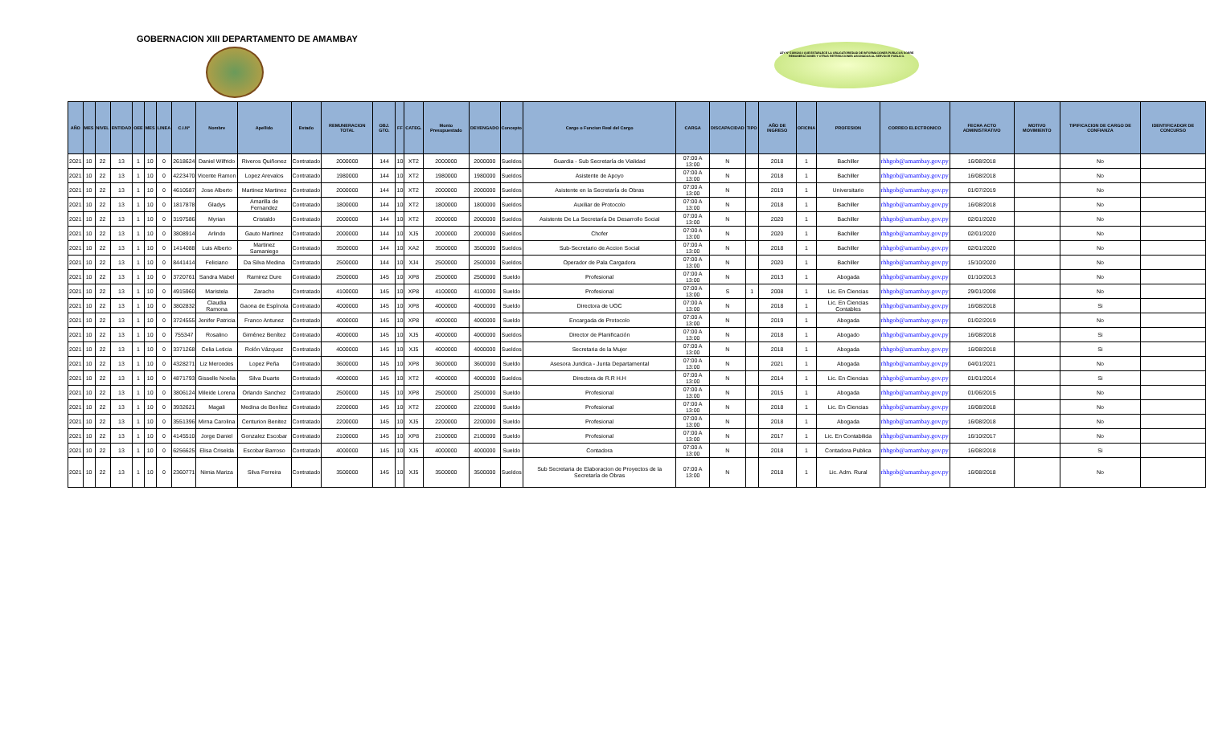GOBERNACION XIII DEPARTAMENTO DE AMAMBAY
LEY Nº 5189/2014 QUE ESTABLECE LA OBLIGATORIEDAD DE INFORMACIONES PUBLICOS SOBRE REMUNERACIONES Y OTRAS RETRIBUCIONES ASIGNADAS AL SERVIDOR PUBLICO.
| AÑO | MES | NIVEL | ENTIDAD | OEE | MES | LINEA | C.I.Nº | Nombre | Apellido | Estado | REMUNERACION TOTAL | OBJ. GTO. | FF | CATEG. | Monto Presupuestado | DEVENGADO | Concepto | Cargo o Funcion Real del Cargo | CARGA | DISCAPACIDAD | TIPO | AÑO DE INGRESO | OFICINA | PROFESION | CORREO ELECTRONICO | FECHA ACTO ADMINISTRATIVO | MOTIVO MOVIMIENTO | TIPIFICACION DE CARGO DE CONFIANZA | IDENTIFICADOR DE CONCURSO |
| --- | --- | --- | --- | --- | --- | --- | --- | --- | --- | --- | --- | --- | --- | --- | --- | --- | --- | --- | --- | --- | --- | --- | --- | --- | --- | --- | --- | --- | --- |
| 2021 | 10 | 22 | 13 | 1 | 10 | 0 | 2618624 | Daniel Wilfrido | Riveros Quiñonez | Contratado | 2000000 | 144 | 10 | XT2 | 2000000 | 2000000 | Sueldos | Guardia - Sub Secretaría de Vialidad | 07:00 A 13:00 | N | | 2018 | 1 | Bachiller | rhhgob@amambay.gov.py | 16/08/2018 | | No | |
| 2021 | 10 | 22 | 13 | 1 | 10 | 0 | 4223470 | Vicente Ramon | Lopez Arevalos | Contratado | 1980000 | 144 | 10 | XT2 | 1980000 | 1980000 | Sueldos | Asistente de Apoyo | 07:00 A 13:00 | N | | 2018 | 1 | Bachiller | rhhgob@amambay.gov.py | 16/08/2018 | | No | |
| 2021 | 10 | 22 | 13 | 1 | 10 | 0 | 4610587 | Jose Alberto | Martinez Martinez | Contratado | 2000000 | 144 | 10 | XT2 | 2000000 | 2000000 | Sueldos | Asistente en la Secretaría de Obras | 07:00 A 13:00 | N | | 2019 | 1 | Universitario | rhhgob@amambay.gov.py | 01/07/2019 | | No | |
| 2021 | 10 | 22 | 13 | 1 | 10 | 0 | 1817878 | Gladys | Amarilla de Fernandez | Contratado | 1800000 | 144 | 10 | XT2 | 1800000 | 1800000 | Sueldos | Auxiliar de Protocolo | 07:00 A 13:00 | N | | 2018 | 1 | Bachiller | rhhgob@amambay.gov.py | 16/08/2018 | | No | |
| 2021 | 10 | 22 | 13 | 1 | 10 | 0 | 3197586 | Myrian | Cristaldo | Contratado | 2000000 | 144 | 10 | XT2 | 2000000 | 2000000 | Sueldos | Asistente De La Secretaría De Desarrollo Social | 07:00 A 13:00 | N | | 2020 | 1 | Bachiller | rhhgob@amambay.gov.py | 02/01/2020 | | No | |
| 2021 | 10 | 22 | 13 | 1 | 10 | 0 | 3808914 | Arlindo | Gauto Martinez | Contratado | 2000000 | 144 | 10 | XJ5 | 2000000 | 2000000 | Sueldos | Chofer | 07:00 A 13:00 | N | | 2020 | 1 | Bachiller | rhhgob@amambay.gov.py | 02/01/2020 | | No | |
| 2021 | 10 | 22 | 13 | 1 | 10 | 0 | 1414088 | Luis Alberto | Martinez Samaniego | Contratado | 3500000 | 144 | 10 | XA2 | 3500000 | 3500000 | Sueldos | Sub-Secretario de Accion Social | 07:00 A 13:00 | N | | 2018 | 1 | Bachiller | rhhgob@amambay.gov.py | 02/01/2020 | | No | |
| 2021 | 10 | 22 | 13 | 1 | 10 | 0 | 8441414 | Feliciano | Da Silva Medina | Contratado | 2500000 | 144 | 10 | XJ4 | 2500000 | 2500000 | Sueldos | Operador de Pala Cargadora | 07:00 A 13:00 | N | | 2020 | 1 | Bachiller | rhhgob@amambay.gov.py | 15/10/2020 | | No | |
| 2021 | 10 | 22 | 13 | 1 | 10 | 0 | 3720761 | Sandra Mabel | Ramirez Dure | Contratado | 2500000 | 145 | 10 | XP8 | 2500000 | 2500000 | Sueldo | Profesional | 07:00 A 13:00 | N | | 2013 | 1 | Abogada | rhhgob@amambay.gov.py | 01/10/2013 | | No | |
| 2021 | 10 | 22 | 13 | 1 | 10 | 0 | 4915960 | Maristela | Zaracho | Contratado | 4100000 | 145 | 10 | XP8 | 4100000 | 4100000 | Sueldo | Profesional | 07:00 A 13:00 | S | 1 | 2008 | 1 | Lic. En Ciencias | rhhgob@amambay.gov.py | 29/01/2008 | | No | |
| 2021 | 10 | 22 | 13 | 1 | 10 | 0 | 3802832 | Claudia Ramona | Gaona de Espínola | Contratado | 4000000 | 145 | 10 | XP8 | 4000000 | 4000000 | Sueldo | Directora de UOC | 07:00 A 13:00 | N | | 2018 | 1 | Lic. En Ciencias Contables | rhhgob@amambay.gov.py | 16/08/2018 | | Si | |
| 2021 | 10 | 22 | 13 | 1 | 10 | 0 | 3724555 | Jenifer Patricia | Franco Antunez | Contratado | 4000000 | 145 | 10 | XP8 | 4000000 | 4000000 | Sueldo | Encargada de Protocolo | 07:00 A 13:00 | N | | 2019 | 1 | Abogada | rhhgob@amambay.gov.py | 01/02/2019 | | No | |
| 2021 | 10 | 22 | 13 | 1 | 10 | 0 | 755347 | Rosalino | Giménez Benítez | Contratado | 4000000 | 145 | 10 | XJ5 | 4000000 | 4000000 | Sueldos | Director de Planificación | 07:00 A 13:00 | N | | 2018 | 1 | Abogado | rhhgob@amambay.gov.py | 16/08/2018 | | Si | |
| 2021 | 10 | 22 | 13 | 1 | 10 | 0 | 3371268 | Celia Leticia | Rolón Vázquez | Contratado | 4000000 | 145 | 10 | XJ5 | 4000000 | 4000000 | Sueldos | Secretaria de la Mujer | 07:00 A 13:00 | N | | 2018 | 1 | Abogada | rhhgob@amambay.gov.py | 16/08/2018 | | Si | |
| 2021 | 10 | 22 | 13 | 1 | 10 | 0 | 4328271 | Liz Mercedes | Lopez Peña | Contratado | 3600000 | 145 | 10 | XP8 | 3600000 | 3600000 | Sueldo | Asesora Juridica - Junta Departamental | 07:00 A 13:00 | N | | 2021 | 1 | Abogada | rhhgob@amambay.gov.py | 04/01/2021 | | No | |
| 2021 | 10 | 22 | 13 | 1 | 10 | 0 | 4871793 | Gisselle Noelia | Silva Duarte | Contratado | 4000000 | 145 | 10 | XT2 | 4000000 | 4000000 | Sueldos | Directora de R.R H.H | 07:00 A 13:00 | N | | 2014 | 1 | Lic. En Ciencias | rhhgob@amambay.gov.py | 01/01/2014 | | Si | |
| 2021 | 10 | 22 | 13 | 1 | 10 | 0 | 3806124 | Mileide Lorena | Orlando Sanchez | Contratado | 2500000 | 145 | 10 | XP8 | 2500000 | 2500000 | Sueldo | Profesional | 07:00 A 13:00 | N | | 2015 | 1 | Abogada | rhhgob@amambay.gov.py | 01/06/2015 | | No | |
| 2021 | 10 | 22 | 13 | 1 | 10 | 0 | 3932621 | Magali | Medina de Benítez | Contratado | 2200000 | 145 | 10 | XT2 | 2200000 | 2200000 | Sueldo | Profesional | 07:00 A 13:00 | N | | 2018 | 1 | Lic. En Ciencias | rhhgob@amambay.gov.py | 16/08/2018 | | No | |
| 2021 | 10 | 22 | 13 | 1 | 10 | 0 | 3551396 | Mirna Carolina | Centurion Benitez | Contratado | 2200000 | 145 | 10 | XJ5 | 2200000 | 2200000 | Sueldo | Profesional | 07:00 A 13:00 | N | | 2018 | 1 | Abogada | rhhgob@amambay.gov.py | 16/08/2018 | | No | |
| 2021 | 10 | 22 | 13 | 1 | 10 | 0 | 4145510 | Jorge Daniel | Gonzalez Escobar | Contratado | 2100000 | 145 | 10 | XP8 | 2100000 | 2100000 | Sueldo | Profesional | 07:00 A 13:00 | N | | 2017 | 1 | Lic. En Contabilida | rhhgob@amambay.gov.py | 16/10/2017 | | No | |
| 2021 | 10 | 22 | 13 | 1 | 10 | 0 | 6256625 | Elisa Criselda | Escobar Barroso | Contratado | 4000000 | 145 | 10 | XJ5 | 4000000 | 4000000 | Sueldo | Contadora | 07:00 A 13:00 | N | | 2018 | 1 | Contadora Publica | rhhgob@amambay.gov.py | 16/08/2018 | | Si | |
| 2021 | 10 | 22 | 13 | 1 | 10 | 0 | 2360771 | Nimia Mariza | Silva Ferreira | Contratado | 3500000 | 145 | 10 | XJ5 | 3500000 | 3500000 | Sueldos | Sub Secretaria de Elaboracion de Proyectos de la Secretaría de Obras | 07:00 A 13:00 | N | | 2018 | 1 | Lic. Adm. Rural | rhhgob@amambay.gov.py | 16/08/2018 | | No | |